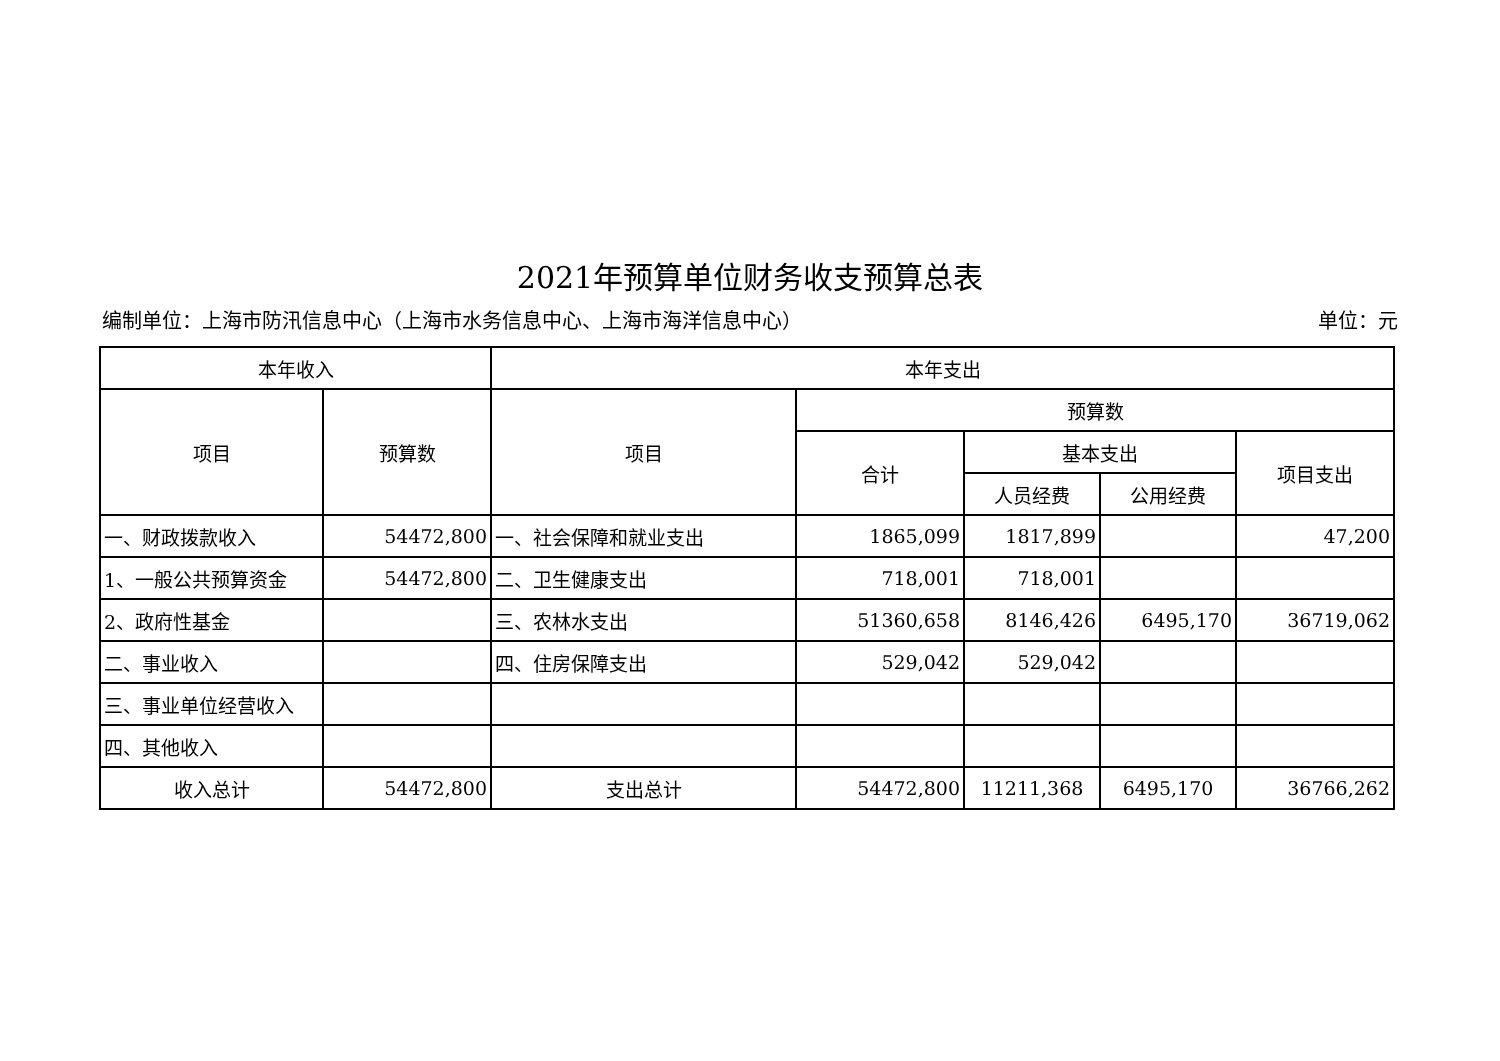2021年预算单位财务收支预算总表
编制单位：上海市防汛信息中心（上海市水务信息中心、上海市海洋信息中心） 单位：元
| 本年收入 | | 本年支出 | | | | |
| --- | --- | --- | --- | --- | --- | --- |
| 项目 | 预算数 | 项目 | 预算数 | | | |
| | | | 合计 | 基本支出 | | 项目支出 |
| | | | | 人员经费 | 公用经费 | |
| 一、财政拨款收入 | 54472,800 | 一、社会保障和就业支出 | 1865,099 | 1817,899 | | 47,200 |
| 1、一般公共预算资金 | 54472,800 | 二、卫生健康支出 | 718,001 | 718,001 | | |
| 2、政府性基金 | | 三、农林水支出 | 51360,658 | 8146,426 | 6495,170 | 36719,062 |
| 二、事业收入 | | 四、住房保障支出 | 529,042 | 529,042 | | |
| 三、事业单位经营收入 | | | | | | |
| 四、其他收入 | | | | | | |
| 收入总计 | 54472,800 | 支出总计 | 54472,800 | 11211,368 | 6495,170 | 36766,262 |